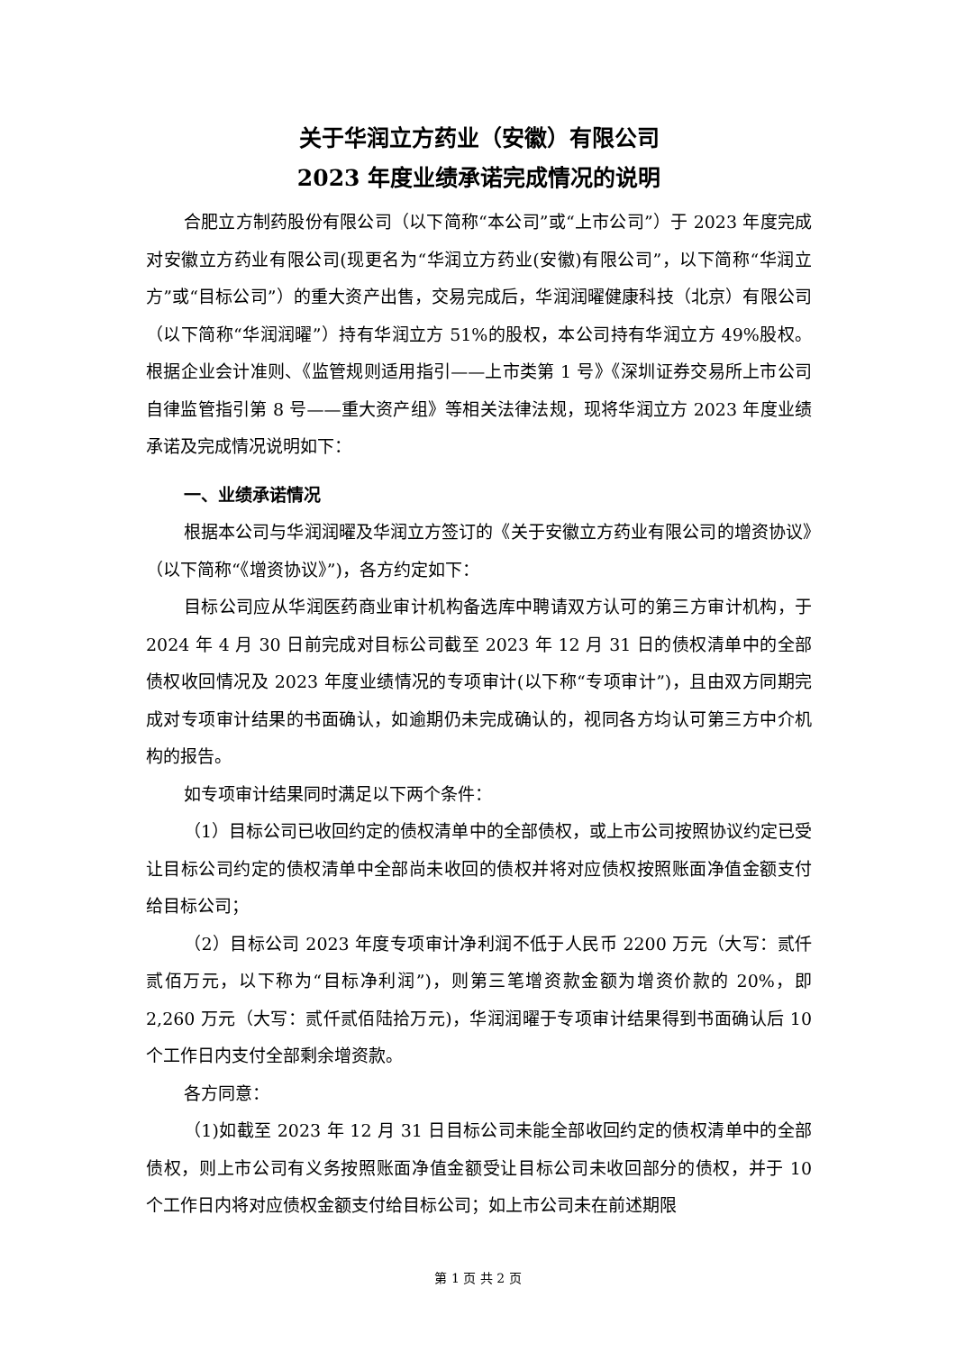关于华润立方药业（安徽）有限公司
2023 年度业绩承诺完成情况的说明
合肥立方制药股份有限公司（以下简称“本公司”或“上市公司”）于 2023 年度完成对安徽立方药业有限公司(现更名为“华润立方药业(安徽)有限公司”，以下简称“华润立方”或“目标公司”）的重大资产出售，交易完成后，华润润曜健康科技（北京）有限公司（以下简称“华润润曜”）持有华润立方 51%的股权，本公司持有华润立方 49%股权。根据企业会计准则、《监管规则适用指引——上市类第 1 号》《深圳证券交易所上市公司自律监管指引第 8 号——重大资产组》等相关法律法规，现将华润立方 2023 年度业绩承诺及完成情况说明如下：
一、业绩承诺情况
根据本公司与华润润曜及华润立方签订的《关于安徽立方药业有限公司的增资协议》（以下简称“《增资协议》”)，各方约定如下：
目标公司应从华润医药商业审计机构备选库中聘请双方认可的第三方审计机构，于 2024 年 4 月 30 日前完成对目标公司截至 2023 年 12 月 31 日的债权清单中的全部债权收回情况及 2023 年度业绩情况的专项审计(以下称“专项审计”)，且由双方同期完成对专项审计结果的书面确认，如逾期仍未完成确认的，视同各方均认可第三方中介机构的报告。
如专项审计结果同时满足以下两个条件：
（1）目标公司已收回约定的债权清单中的全部债权，或上市公司按照协议约定已受让目标公司约定的债权清单中全部尚未收回的债权并将对应债权按照账面净值金额支付给目标公司；
（2）目标公司 2023 年度专项审计净利润不低于人民币 2200 万元（大写：贰仟贰佰万元，以下称为“目标净利润”)，则第三笔增资款金额为增资价款的 20%，即 2,260 万元（大写：贰仟贰佰陆拾万元)，华润润曜于专项审计结果得到书面确认后 10 个工作日内支付全部剩余增资款。
各方同意：
（1)如截至 2023 年 12 月 31 日目标公司未能全部收回约定的债权清单中的全部债权，则上市公司有义务按照账面净值金额受让目标公司未收回部分的债权，并于 10 个工作日内将对应债权金额支付给目标公司；如上市公司未在前述期限
第 1 页 共 2 页